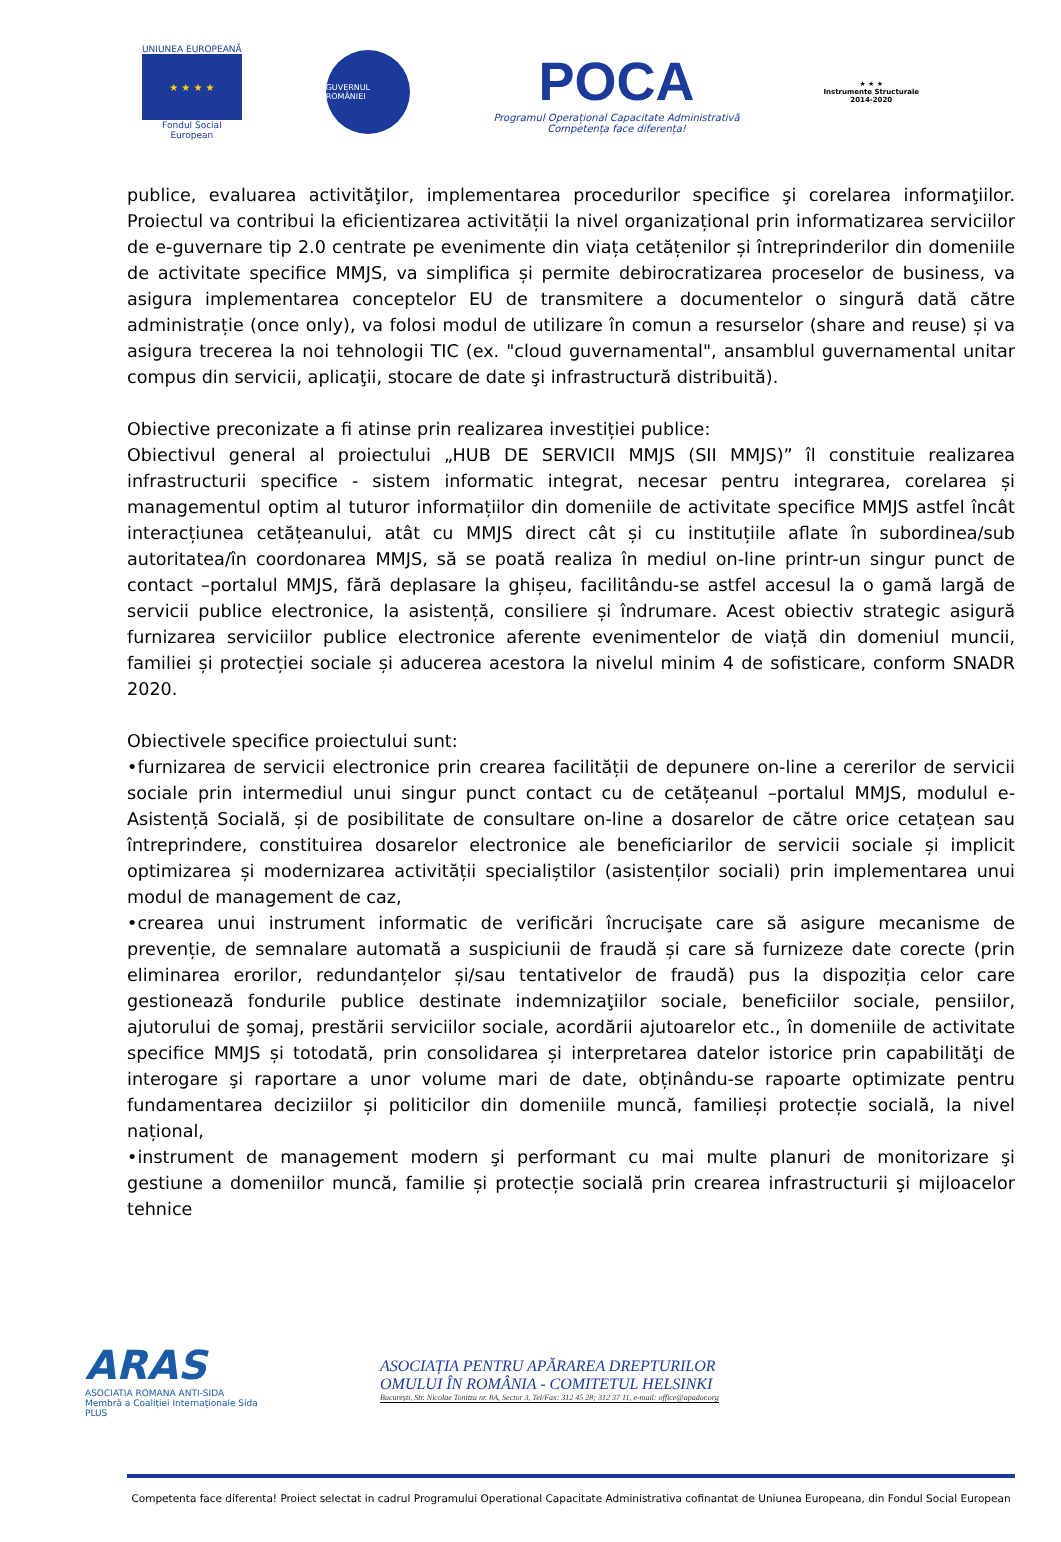UNIUNEA EUROPEANĂ
★ ★ ★ ★
Fondul Social European
GUVERNUL ROMÂNIEI
POCA
Programul Operațional Capacitate Administrativă
Competența face diferența!
★ ★ ★
Instrumente Structurale
2014-2020
publice, evaluarea activităţilor, implementarea procedurilor specifice şi corelarea informaţiilor. Proiectul va contribui la eficientizarea activității la nivel organizațional prin informatizarea serviciilor de e-guvernare tip 2.0 centrate pe evenimente din viața cetățenilor și întreprinderilor din domeniile de activitate specifice MMJS, va simplifica și permite debirocratizarea proceselor de business, va asigura implementarea conceptelor EU de transmitere a documentelor o singură dată către administrație (once only), va folosi modul de utilizare în comun a resurselor (share and reuse) și va asigura trecerea la noi tehnologii TIC (ex. "cloud guvernamental", ansamblul guvernamental unitar compus din servicii, aplicaţii, stocare de date şi infrastructură distribuită).
Obiective preconizate a fi atinse prin realizarea investiției publice:
Obiectivul general al proiectului „HUB DE SERVICII MMJS (SII MMJS)” îl constituie realizarea infrastructurii specifice - sistem informatic integrat, necesar pentru integrarea, corelarea și managementul optim al tuturor informațiilor din domeniile de activitate specifice MMJS astfel încât interacțiunea cetățeanului, atât cu MMJS direct cât și cu instituțiile aflate în subordinea/sub autoritatea/în coordonarea MMJS, să se poată realiza în mediul on-line printr-un singur punct de contact –portalul MMJS, fără deplasare la ghișeu, facilitându-se astfel accesul la o gamă largă de servicii publice electronice, la asistență, consiliere și îndrumare. Acest obiectiv strategic asigură furnizarea serviciilor publice electronice aferente evenimentelor de viață din domeniul muncii, familiei și protecției sociale și aducerea acestora la nivelul minim 4 de sofisticare, conform SNADR 2020.
Obiectivele specifice proiectului sunt:
•furnizarea de servicii electronice prin crearea facilității de depunere on-line a cererilor de servicii sociale prin intermediul unui singur punct contact cu de cetățeanul –portalul MMJS, modulul e-Asistență Socială, și de posibilitate de consultare on-line a dosarelor de către orice cetațean sau întreprindere, constituirea dosarelor electronice ale beneficiarilor de servicii sociale și implicit optimizarea și modernizarea activității specialiștilor (asistenților sociali) prin implementarea unui modul de management de caz,
•crearea unui instrument informatic de verificări încrucişate care să asigure mecanisme de prevenție, de semnalare automată a suspiciunii de fraudă și care să furnizeze date corecte (prin eliminarea erorilor, redundanțelor și/sau tentativelor de fraudă) pus la dispoziția celor care gestionează fondurile publice destinate indemnizaţiilor sociale, beneficiilor sociale, pensiilor, ajutorului de şomaj, prestării serviciilor sociale, acordării ajutoarelor etc., în domeniile de activitate specifice MMJS și totodată, prin consolidarea și interpretarea datelor istorice prin capabilităţi de interogare şi raportare a unor volume mari de date, obținându-se rapoarte optimizate pentru fundamentarea deciziilor și politicilor din domeniile muncă, familieși protecție socială, la nivel național,
•instrument de management modern şi performant cu mai multe planuri de monitorizare şi gestiune a domeniilor muncă, familie și protecție socială prin crearea infrastructurii şi mijloacelor tehnice
ARAS
ASOCIATIA ROMANA ANTI-SIDA
Membră a Coaliției Internaționale Sida PLUS
ASOCIAȚIA PENTRU APĂRAREA DREPTURILOR
OMULUI ÎN ROMÂNIA - COMITETUL HELSINKI
București, Str. Nicolae Tonitza nr. 8A, Sector 3, Tel/Fax: 312 45 28; 312 37 11, e-mail: office@apador.org
Competenta face diferenta! Proiect selectat in cadrul Programului Operational Capacitate Administrativa cofinantat de Uniunea Europeana, din Fondul Social European